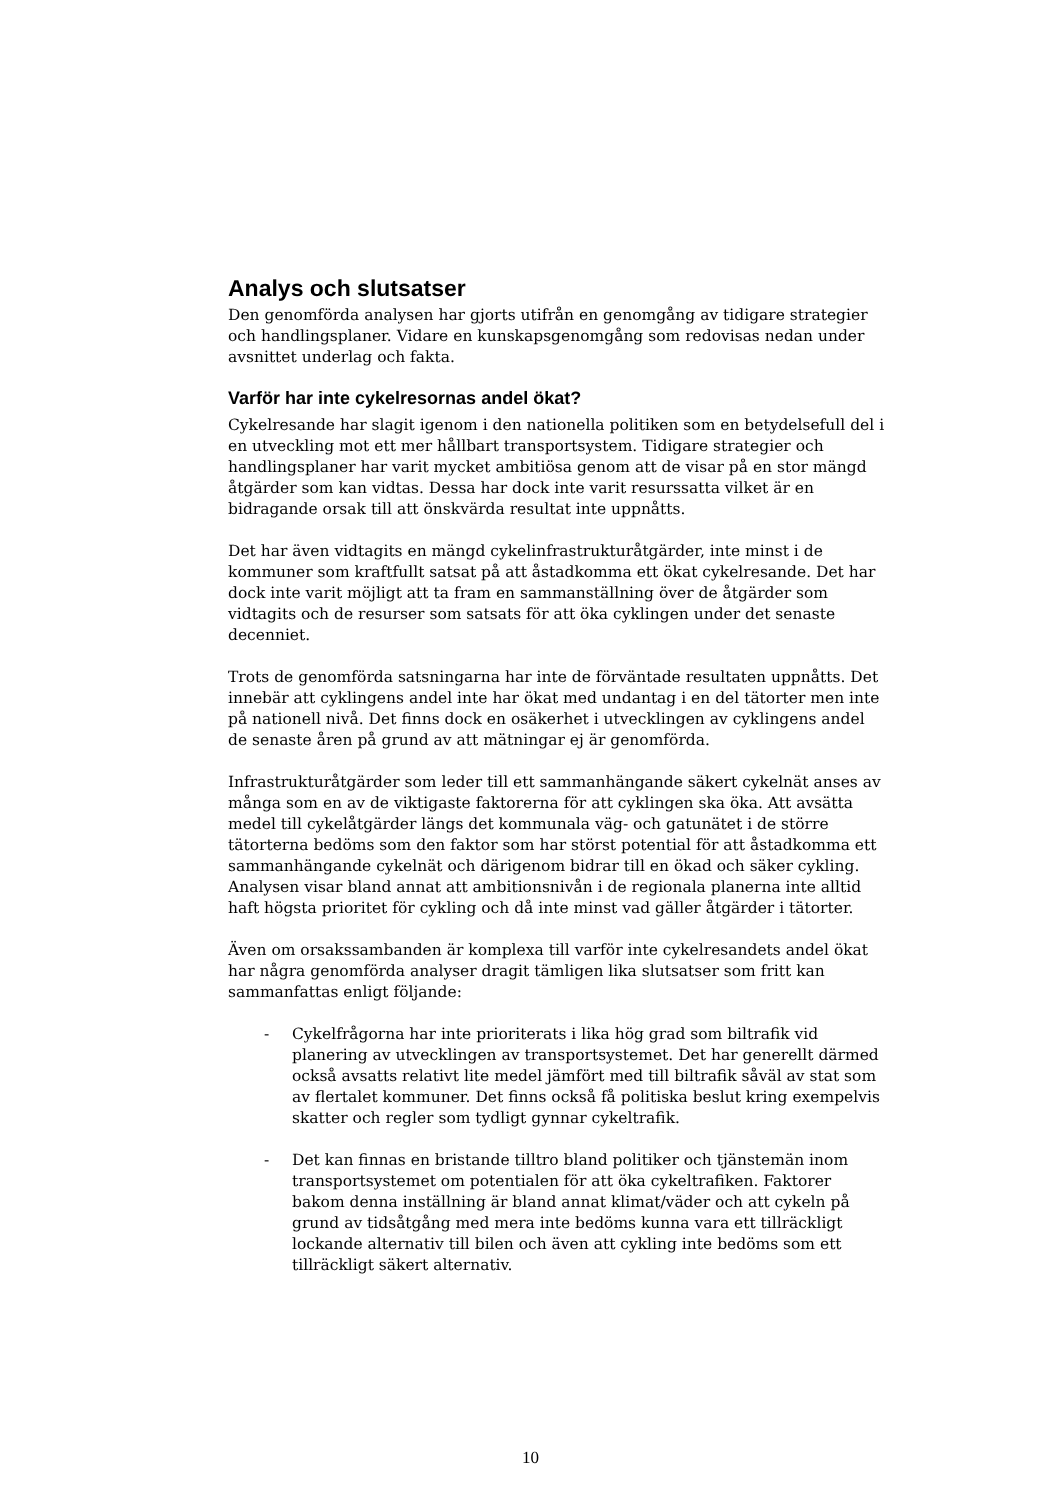Analys och slutsatser
Den genomförda analysen har gjorts utifrån en genomgång av tidigare strategier och handlingsplaner. Vidare en kunskapsgenomgång som redovisas nedan under avsnittet underlag och fakta.
Varför har inte cykelresornas andel ökat?
Cykelresande har slagit igenom i den nationella politiken som en betydelsefull del i en utveckling mot ett mer hållbart transportsystem. Tidigare strategier och handlingsplaner har varit mycket ambitiösa genom att de visar på en stor mängd åtgärder som kan vidtas. Dessa har dock inte varit resurssatta vilket är en bidragande orsak till att önskvärda resultat inte uppnåtts.
Det har även vidtagits en mängd cykelinfrastrukturåtgärder, inte minst i de kommuner som kraftfullt satsat på att åstadkomma ett ökat cykelresande. Det har dock inte varit möjligt att ta fram en sammanställning över de åtgärder som vidtagits och de resurser som satsats för att öka cyklingen under det senaste decenniet.
Trots de genomförda satsningarna har inte de förväntade resultaten uppnåtts. Det innebär att cyklingens andel inte har ökat med undantag i en del tätorter men inte på nationell nivå. Det finns dock en osäkerhet i utvecklingen av cyklingens andel de senaste åren på grund av att mätningar ej är genomförda.
Infrastrukturåtgärder som leder till ett sammanhängande säkert cykelnät anses av många som en av de viktigaste faktorerna för att cyklingen ska öka. Att avsätta medel till cykelåtgärder längs det kommunala väg- och gatunätet i de större tätorterna bedöms som den faktor som har störst potential för att åstadkomma ett sammanhängande cykelnät och därigenom bidrar till en ökad och säker cykling. Analysen visar bland annat att ambitionsnivån i de regionala planerna inte alltid haft högsta prioritet för cykling och då inte minst vad gäller åtgärder i tätorter.
Även om orsakssambanden är komplexa till varför inte cykelresandets andel ökat har några genomförda analyser dragit tämligen lika slutsatser som fritt kan sammanfattas enligt följande:
- Cykelfrågorna har inte prioriterats i lika hög grad som biltrafik vid planering av utvecklingen av transportsystemet. Det har generellt därmed också avsatts relativt lite medel jämfört med till biltrafik såväl av stat som av flertalet kommuner. Det finns också få politiska beslut kring exempelvis skatter och regler som tydligt gynnar cykeltrafik.
- Det kan finnas en bristande tilltro bland politiker och tjänstemän inom transportsystemet om potentialen för att öka cykeltrafiken. Faktorer bakom denna inställning är bland annat klimat/väder och att cykeln på grund av tidsåtgång med mera inte bedöms kunna vara ett tillräckligt lockande alternativ till bilen och även att cykling inte bedöms som ett tillräckligt säkert alternativ.
10